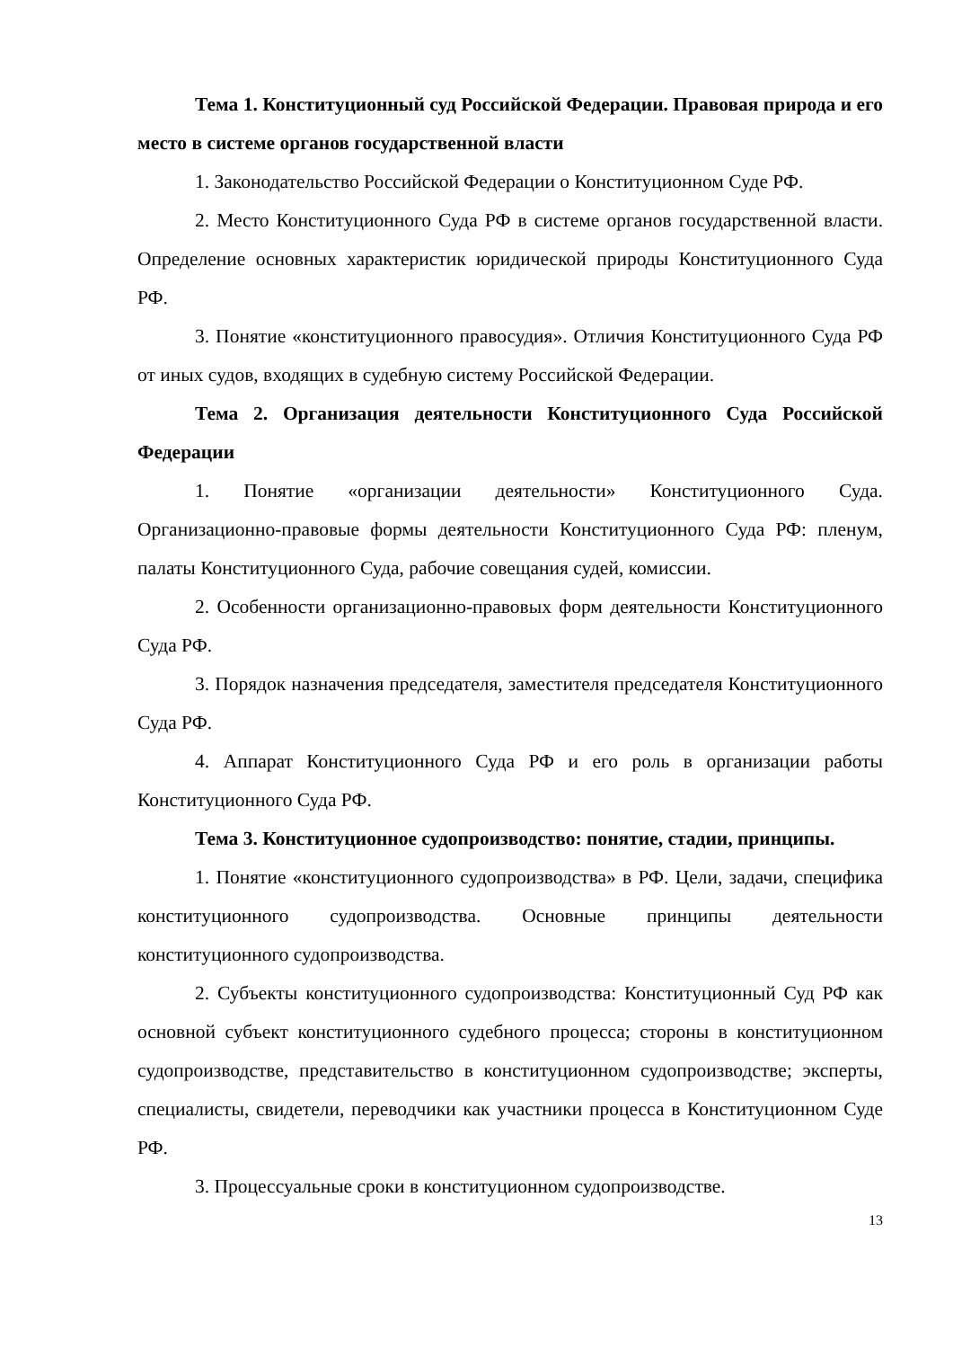Тема 1. Конституционный суд Российской Федерации. Правовая природа и его место в системе органов государственной власти
1. Законодательство Российской Федерации о Конституционном Суде РФ.
2. Место Конституционного Суда РФ в системе органов государственной власти. Определение основных характеристик юридической природы Конституционного Суда РФ.
3. Понятие «конституционного правосудия». Отличия Конституционного Суда РФ от иных судов, входящих в судебную систему Российской Федерации.
Тема 2. Организация деятельности Конституционного Суда Российской Федерации
1. Понятие «организации деятельности» Конституционного Суда. Организационно-правовые формы деятельности Конституционного Суда РФ: пленум, палаты Конституционного Суда, рабочие совещания судей, комиссии.
2. Особенности организационно-правовых форм деятельности Конституционного Суда РФ.
3. Порядок назначения председателя, заместителя председателя Конституционного Суда РФ.
4. Аппарат Конституционного Суда РФ и его роль в организации работы Конституционного Суда РФ.
Тема 3. Конституционное судопроизводство: понятие, стадии, принципы.
1. Понятие «конституционного судопроизводства» в РФ. Цели, задачи, специфика конституционного судопроизводства. Основные принципы деятельности конституционного судопроизводства.
2. Субъекты конституционного судопроизводства: Конституционный Суд РФ как основной субъект конституционного судебного процесса; стороны в конституционном судопроизводстве, представительство в конституционном судопроизводстве; эксперты, специалисты, свидетели, переводчики как участники процесса в Конституционном Суде РФ.
3. Процессуальные сроки в конституционном судопроизводстве.
13